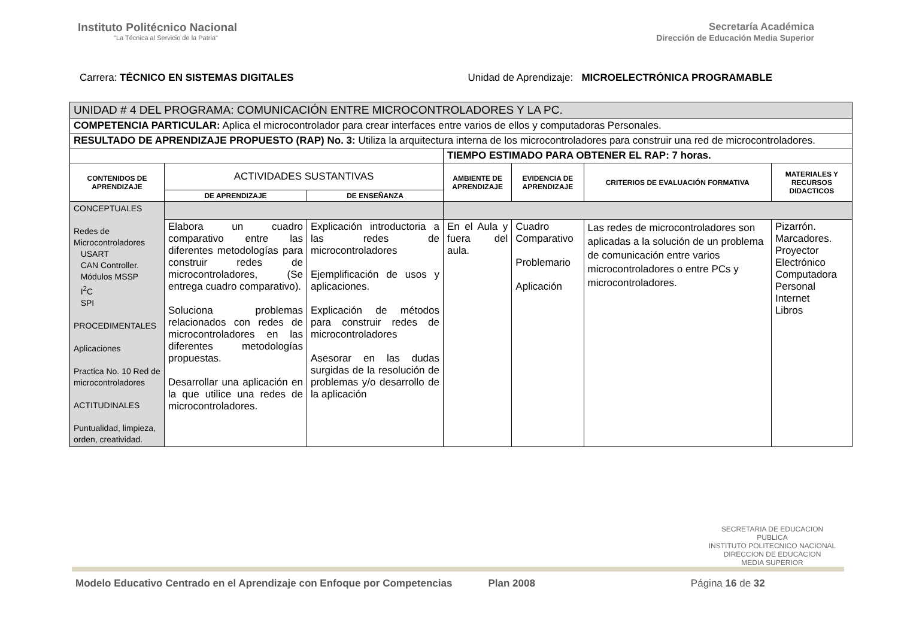Instituto Politécnico Nacional
"La Técnica al Servicio de la Patria"
Secretaría Académica
Dirección de Educación Media Superior
Carrera: TÉCNICO EN SISTEMAS DIGITALES
Unidad de Aprendizaje: MICROELECTRÓNICA PROGRAMABLE
| UNIDAD # 4 DEL PROGRAMA: COMUNICACIÓN ENTRE MICROCONTROLADORES Y LA PC. | | | | | | |
| COMPETENCIA PARTICULAR: Aplica el microcontrolador para crear interfaces entre varios de ellos y computadoras Personales. | | | | | | |
| RESULTADO DE APRENDIZAJE PROPUESTO (RAP) No. 3: Utiliza la arquitectura interna de los microcontroladores para construir una red de microcontroladores. | | | | | | |
| | | | TIEMPO ESTIMADO PARA OBTENER EL RAP: 7 horas. | | | |
| CONTENIDOS DE APRENDIZAJE | ACTIVIDADES SUSTANTIVAS | | AMBIENTE DE APRENDIZAJE | EVIDENCIA DE APRENDIZAJE | CRITERIOS DE EVALUACIÓN FORMATIVA | MATERIALES Y RECURSOS DIDACTICOS |
| | DE APRENDIZAJE | DE ENSEÑANZA | | | | |
| CONCEPTUALES Redes de Microcontroladores USART CAN Controller. Módulos MSSP I<sup>2</sup>C SPI PROCEDIMENTALES Aplicaciones Practica No. 10 Red de microcontroladores ACTITUDINALES Puntualidad, limpieza, orden, creatividad. | | | | | | |
| | Elabora un cuadro comparativo entre las diferentes metodologías para construir redes de microcontroladores, (Se entrega cuadro comparativo). Soluciona problemas relacionados con redes de microcontroladores en las diferentes metodologías propuestas. Desarrollar una aplicación en la que utilice una redes de microcontroladores. | Explicación introductoria a las redes de microcontroladores Ejemplificación de usos y aplicaciones. Explicación de métodos para construir redes de microcontroladores Asesorar en las dudas surgidas de la resolución de problemas y/o desarrollo de la aplicación | En el Aula y fuera del aula. | Cuadro Comparativo Problemario Aplicación | Las redes de microcontroladores son aplicadas a la solución de un problema de comunicación entre varios microcontroladores o entre PCs y microcontroladores. | Pizarrón. Marcadores. Proyector Electrónico Computadora Personal Internet Libros |
SECRETARIA DE EDUCACION PUBLICA
INSTITUTO POLITECNICO NACIONAL
DIRECCION DE EDUCACION
MEDIA SUPERIOR
Modelo Educativo Centrado en el Aprendizaje con Enfoque por Competencias Plan 2008 Página 16 de 32